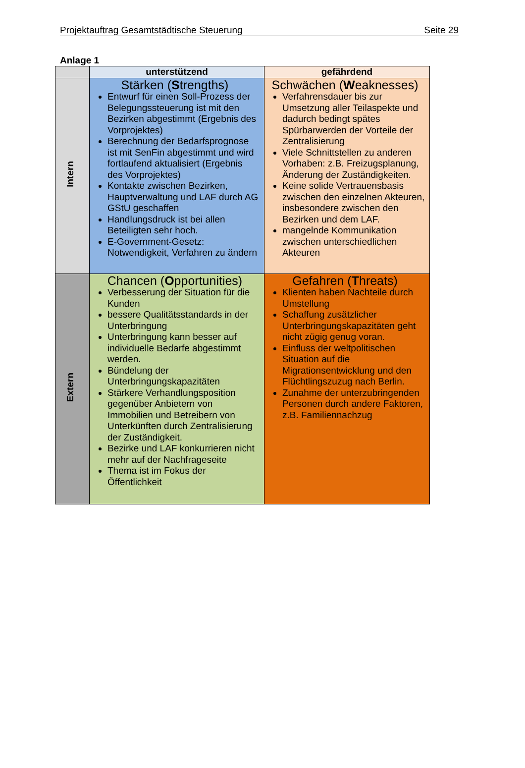Projektauftrag Gesamtstädtische Steuerung Seite 29
Anlage 1
| | unterstützend | gefährdend |
| --- | --- | --- |
| Intern | Stärken ( S trengths) Entwurf für einen Soll-Prozess der Belegungssteuerung ist mit den Bezirken abgestimmt (Ergebnis des Vorprojektes) Berechnung der Bedarfsprognose ist mit SenFin abgestimmt und wird fortlaufend aktualisiert (Ergebnis des Vorprojektes) Kontakte zwischen Bezirken, Hauptverwaltung und LAF durch AG GStU geschaffen Handlungsdruck ist bei allen Beteiligten sehr hoch. E-Government-Gesetz: Notwendigkeit, Verfahren zu ändern | Schwächen ( W eaknesses) Verfahrensdauer bis zur Umsetzung aller Teilaspekte und dadurch bedingt spätes Spürbarwerden der Vorteile der Zentralisierung Viele Schnittstellen zu anderen Vorhaben: z.B. Freizugsplanung, Änderung der Zuständigkeiten. Keine solide Vertrauensbasis zwischen den einzelnen Akteuren, insbesondere zwischen den Bezirken und dem LAF. mangelnde Kommunikation zwischen unterschiedlichen Akteuren |
| Extern | Chancen ( O pportunities) Verbesserung der Situation für die Kunden bessere Qualitätsstandards in der Unterbringung Unterbringung kann besser auf individuelle Bedarfe abgestimmt werden. Bündelung der Unterbringungskapazitäten Stärkere Verhandlungsposition gegenüber Anbietern von Immobilien und Betreibern von Unterkünften durch Zentralisierung der Zuständigkeit. Bezirke und LAF konkurrieren nicht mehr auf der Nachfrageseite Thema ist im Fokus der Öffentlichkeit | Gefahren ( T hreats) Klienten haben Nachteile durch Umstellung Schaffung zusätzlicher Unterbringungskapazitäten geht nicht zügig genug voran. Einfluss der weltpolitischen Situation auf die Migrationsentwicklung und den Flüchtlingszuzug nach Berlin. Zunahme der unterzubringenden Personen durch andere Faktoren, z.B. Familiennachzug |